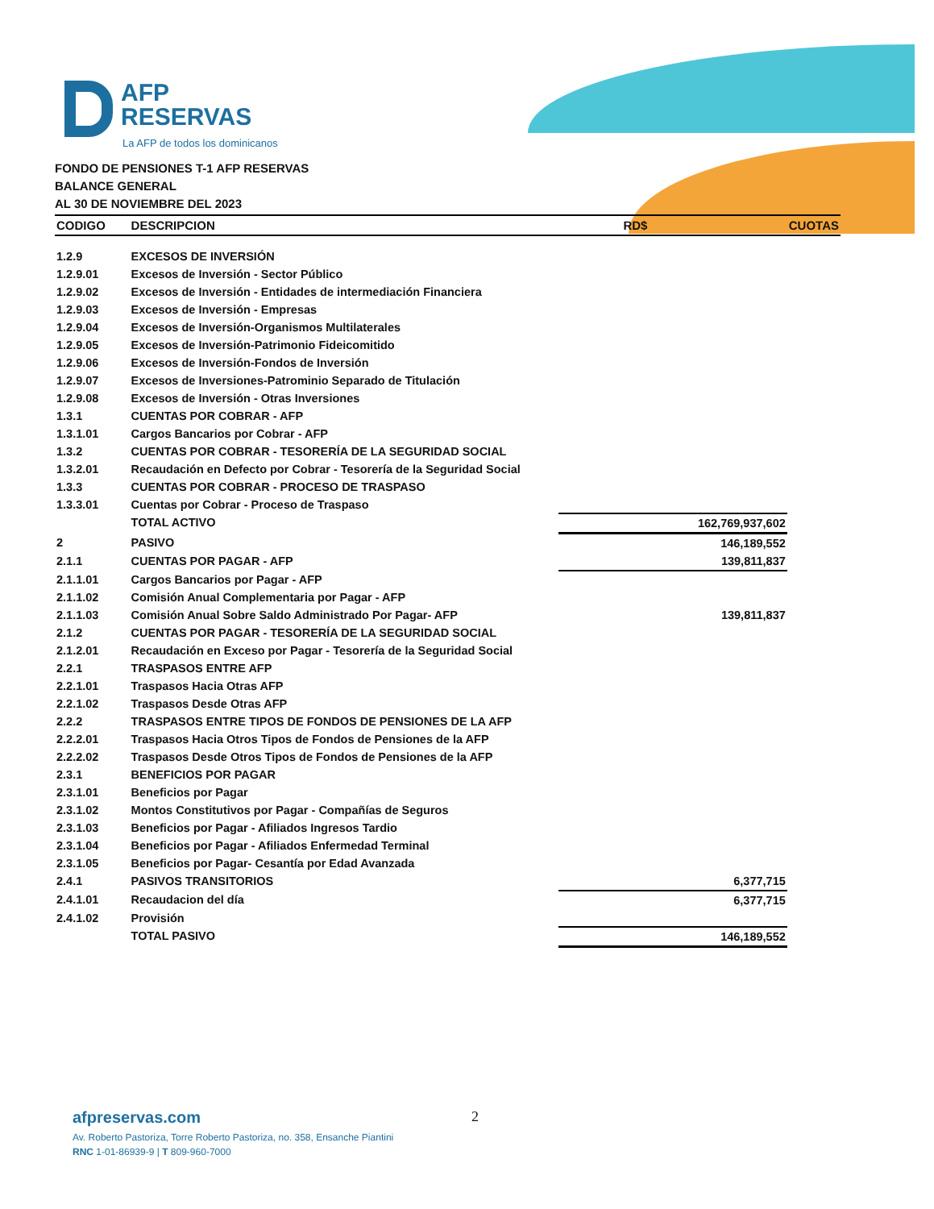AFP
RESERVAS
La AFP de todos los dominicanos
FONDO DE PENSIONES T-1 AFP RESERVAS
BALANCE GENERAL
AL 30 DE NOVIEMBRE DEL 2023
| CODIGO | DESCRIPCION | RD$ | CUOTAS |
| --- | --- | --- | --- |
| 1.2.9 | EXCESOS DE INVERSIÓN | | |
| 1.2.9.01 | Excesos de Inversión - Sector Público | | |
| 1.2.9.02 | Excesos de Inversión - Entidades de intermediación Financiera | | |
| 1.2.9.03 | Excesos de Inversión - Empresas | | |
| 1.2.9.04 | Excesos de Inversión-Organismos Multilaterales | | |
| 1.2.9.05 | Excesos de Inversión-Patrimonio Fideicomitido | | |
| 1.2.9.06 | Excesos de Inversión-Fondos de Inversión | | |
| 1.2.9.07 | Excesos de Inversiones-Patrominio Separado de Titulación | | |
| 1.2.9.08 | Excesos de Inversión - Otras Inversiones | | |
| 1.3.1 | CUENTAS POR COBRAR - AFP | | |
| 1.3.1.01 | Cargos Bancarios por Cobrar - AFP | | |
| 1.3.2 | CUENTAS POR COBRAR - TESORERÍA DE LA SEGURIDAD SOCIAL | | |
| 1.3.2.01 | Recaudación en Defecto por Cobrar - Tesorería de la Seguridad Social | | |
| 1.3.3 | CUENTAS POR COBRAR - PROCESO DE TRASPASO | | |
| 1.3.3.01 | Cuentas por Cobrar - Proceso de Traspaso | | |
| | TOTAL ACTIVO | 162,769,937,602 | |
| 2 | PASIVO | 146,189,552 | |
| 2.1.1 | CUENTAS POR PAGAR - AFP | 139,811,837 | |
| 2.1.1.01 | Cargos Bancarios por Pagar - AFP | | |
| 2.1.1.02 | Comisión Anual Complementaria por Pagar - AFP | | |
| 2.1.1.03 | Comisión Anual Sobre Saldo Administrado Por Pagar- AFP | 139,811,837 | |
| 2.1.2 | CUENTAS POR PAGAR - TESORERÍA DE LA SEGURIDAD SOCIAL | | |
| 2.1.2.01 | Recaudación en Exceso por Pagar - Tesorería de la Seguridad Social | | |
| 2.2.1 | TRASPASOS ENTRE AFP | | |
| 2.2.1.01 | Traspasos Hacia Otras AFP | | |
| 2.2.1.02 | Traspasos Desde Otras AFP | | |
| 2.2.2 | TRASPASOS ENTRE TIPOS DE FONDOS DE PENSIONES DE LA AFP | | |
| 2.2.2.01 | Traspasos Hacia Otros Tipos de Fondos de Pensiones de la AFP | | |
| 2.2.2.02 | Traspasos Desde Otros Tipos de Fondos de Pensiones de la AFP | | |
| 2.3.1 | BENEFICIOS POR PAGAR | | |
| 2.3.1.01 | Beneficios por Pagar | | |
| 2.3.1.02 | Montos Constitutivos por Pagar - Compañías de Seguros | | |
| 2.3.1.03 | Beneficios por Pagar - Afiliados Ingresos Tardio | | |
| 2.3.1.04 | Beneficios por Pagar - Afiliados Enfermedad Terminal | | |
| 2.3.1.05 | Beneficios por Pagar- Cesantía por Edad Avanzada | | |
| 2.4.1 | PASIVOS TRANSITORIOS | 6,377,715 | |
| 2.4.1.01 | Recaudacion del día | 6,377,715 | |
| 2.4.1.02 | Provisión | | |
| | TOTAL PASIVO | 146,189,552 | |
2
afpreservas.com
Av. Roberto Pastoriza, Torre Roberto Pastoriza, no. 358, Ensanche Piantini
RNC 1-01-86939-9 | T 809-960-7000